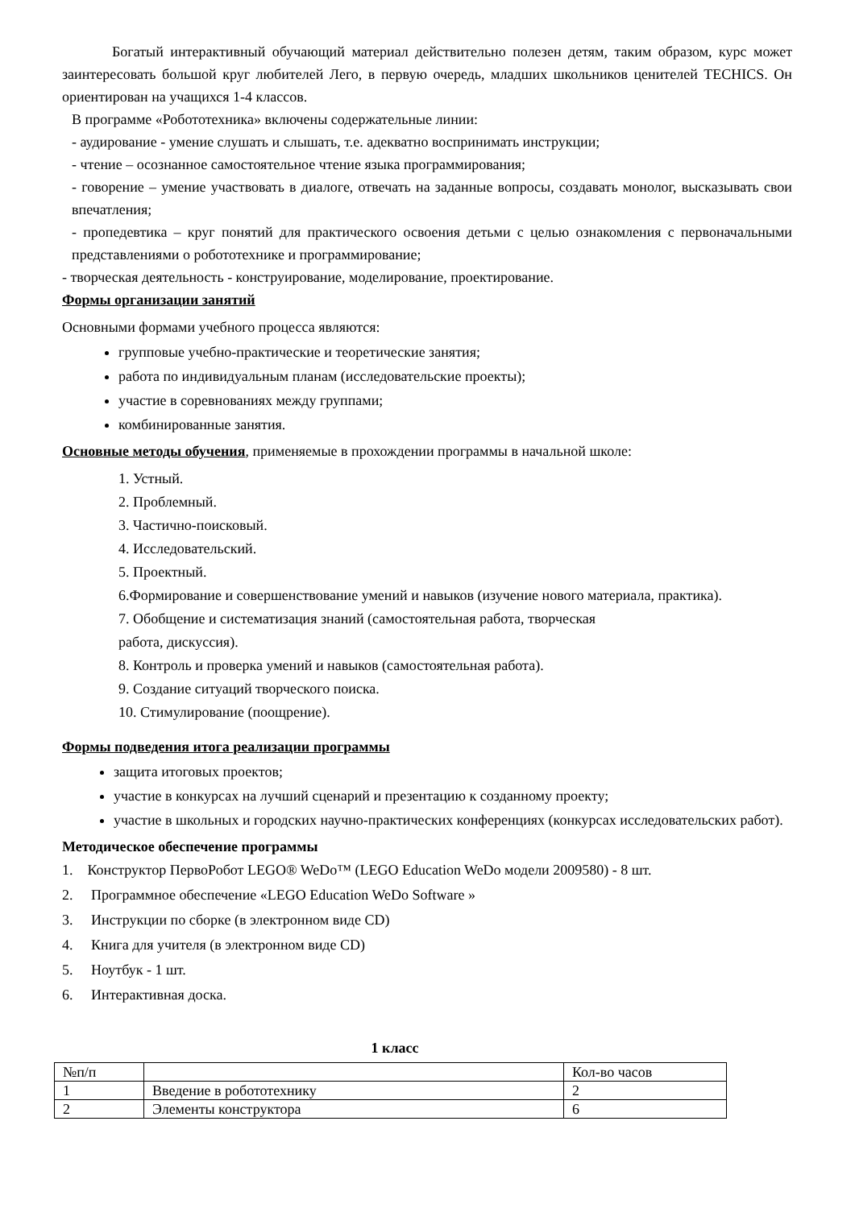Богатый интерактивный обучающий материал действительно полезен детям, таким образом, курс может заинтересовать большой круг любителей Лего, в первую очередь, младших школьников ценителей TECHICS. Он ориентирован на учащихся 1-4 классов.
В программе «Робототехника» включены содержательные линии:
- аудирование - умение слушать и слышать, т.е. адекватно воспринимать инструкции;
- чтение – осознанное самостоятельное чтение языка программирования;
- говорение – умение участвовать в диалоге, отвечать на заданные вопросы, создавать монолог, высказывать свои впечатления;
- пропедевтика – круг понятий для практического освоения детьми с целью ознакомления с первоначальными представлениями о робототехнике и программирование;
- творческая деятельность - конструирование, моделирование, проектирование.
Формы организации занятий
Основными формами учебного процесса являются:
групповые учебно-практические и теоретические занятия;
работа по индивидуальным планам (исследовательские проекты);
участие в соревнованиях между группами;
комбинированные занятия.
Основные методы обучения, применяемые в прохождении программы в начальной школе:
1. Устный.
2. Проблемный.
3. Частично-поисковый.
4. Исследовательский.
5. Проектный.
6.Формирование и совершенствование умений и навыков (изучение нового материала, практика).
7. Обобщение и систематизация знаний (самостоятельная работа, творческая
работа, дискуссия).
8. Контроль и проверка умений и навыков (самостоятельная работа).
9. Создание ситуаций творческого поиска.
10. Стимулирование (поощрение).
Формы подведения итога реализации программы
защита итоговых проектов;
участие в конкурсах на лучший сценарий и презентацию к созданному проекту;
участие в школьных и городских научно-практических конференциях (конкурсах исследовательских работ).
Методическое обеспечение программы
1. Конструктор ПервоРобот LEGO® WeDo™ (LEGO Education WeDo модели 2009580) - 8 шт.
2. Программное обеспечение «LEGO Education WeDo Software »
3. Инструкции по сборке (в электронном виде CD)
4. Книга для учителя (в электронном виде CD)
5. Ноутбук - 1 шт.
6. Интерактивная доска.
1 класс
| №п/п | | Кол-во часов |
| 1 | Введение в робототехнику | 2 |
| 2 | Элементы конструктора | 6 |